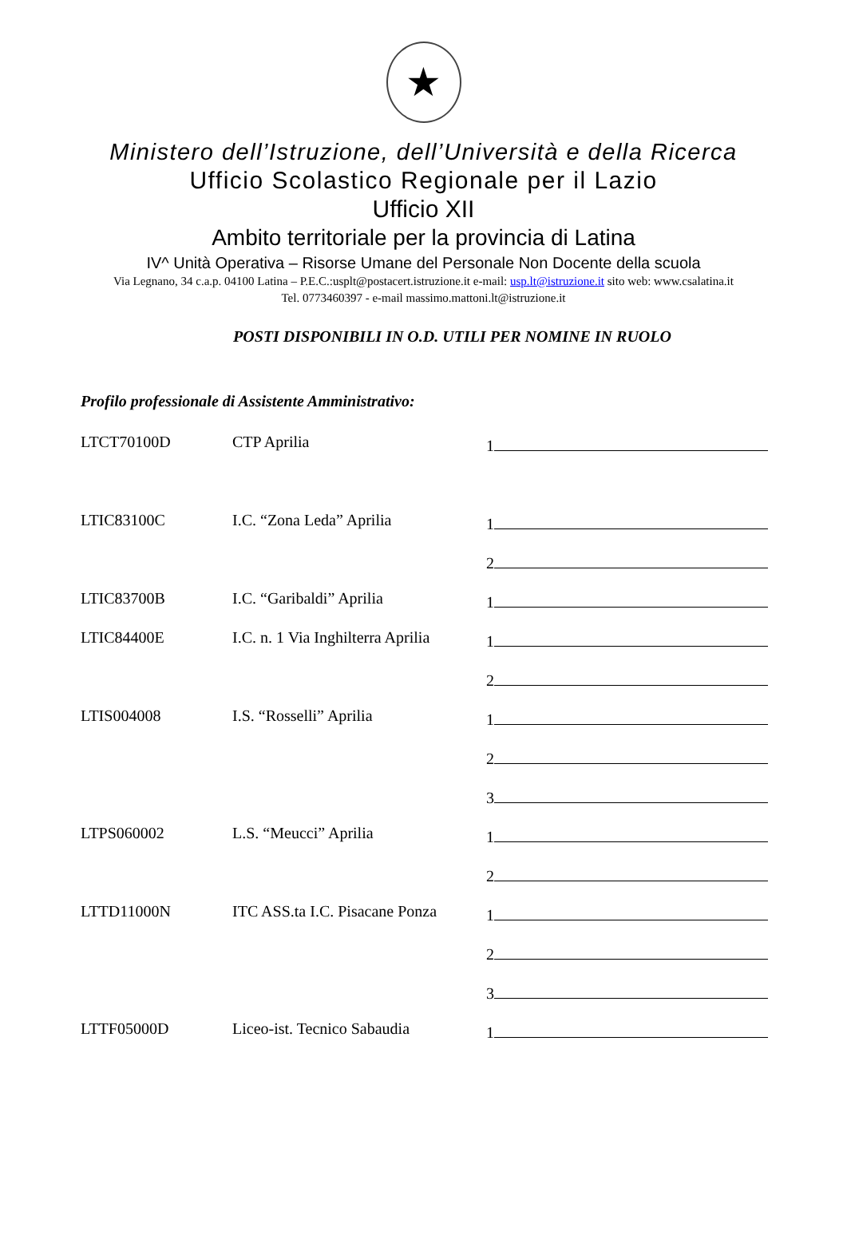★
Ministero dell’Istruzione, dell’Università e della Ricerca
Ufficio Scolastico Regionale per il Lazio
Ufficio XII
Ambito territoriale per la provincia di Latina
IV^ Unità Operativa – Risorse Umane del Personale Non Docente della scuola
Via Legnano, 34 c.a.p. 04100 Latina – P.E.C.:usplt@postacert.istruzione.it e-mail: usp.lt@istruzione.it sito web: www.csalatina.it
Tel. 0773460397 - e-mail massimo.mattoni.lt@istruzione.it
POSTI DISPONIBILI IN O.D. UTILI PER NOMINE IN RUOLO
Profilo professionale di Assistente Amministrativo:
| LTCT70100D | CTP Aprilia | 1 |
| LTIC83100C | I.C. “Zona Leda” Aprilia | 1 |
| | | 2 |
| LTIC83700B | I.C. “Garibaldi” Aprilia | 1 |
| LTIC84400E | I.C. n. 1 Via Inghilterra Aprilia | 1 |
| | | 2 |
| LTIS004008 | I.S. “Rosselli” Aprilia | 1 |
| | | 2 |
| | | 3 |
| LTPS060002 | L.S. “Meucci” Aprilia | 1 |
| | | 2 |
| LTTD11000N | ITC ASS.ta I.C. Pisacane Ponza | 1 |
| | | 2 |
| | | 3 |
| LTTF05000D | Liceo-ist. Tecnico Sabaudia | 1 |